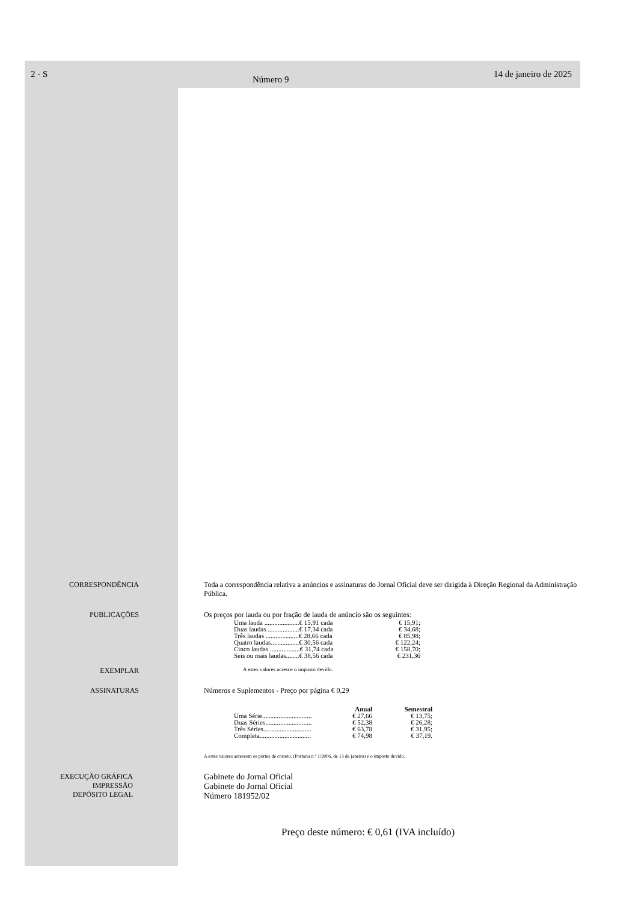2 - S Número 9 14 de janeiro de 2025
CORRESPONDÊNCIA Toda a correspondência relativa a anúncios e assinaturas do Jornal Oficial deve ser dirigida à Direção Regional da Administração Pública.
PUBLICAÇÕES Os preços por lauda ou por fração de lauda de anúncio são os seguintes:
| Uma lauda .....................€ 15,91 cada | € 15,91; |
| Duas laudas ...................€ 17,34 cada | € 34,68; |
| Três laudas ....................€ 28,66 cada | € 85,98; |
| Quatro laudas.................€ 30,56 cada | € 122,24; |
| Cinco laudas ..................€ 31,74 cada | € 158,70; |
| Seis ou mais laudas........€ 38,56 cada | € 231,36 |
EXEMPLAR
A estes valores acresce o imposto devido.
ASSINATURAS Números e Suplementos - Preço por página € 0,29
| | Anual | Semestral |
| --- | --- | --- |
| Uma Série.............................. | € 27,66 | € 13,75; |
| Duas Séries............................ | € 52,38 | € 26,28; |
| Três Séries............................. | € 63,78 | € 31,95; |
| Completa............................... | € 74,98 | € 37,19. |
A estes valores acrescem os portes de correio, (Portaria n.º 1/2006, de 13 de janeiro) e o imposto devido.
EXECUÇÃO GRÁFICA
IMPRESSÃO
DEPÓSITO LEGAL
Gabinete do Jornal Oficial
Gabinete do Jornal Oficial
Número 181952/02
Preço deste número: € 0,61 (IVA incluído)